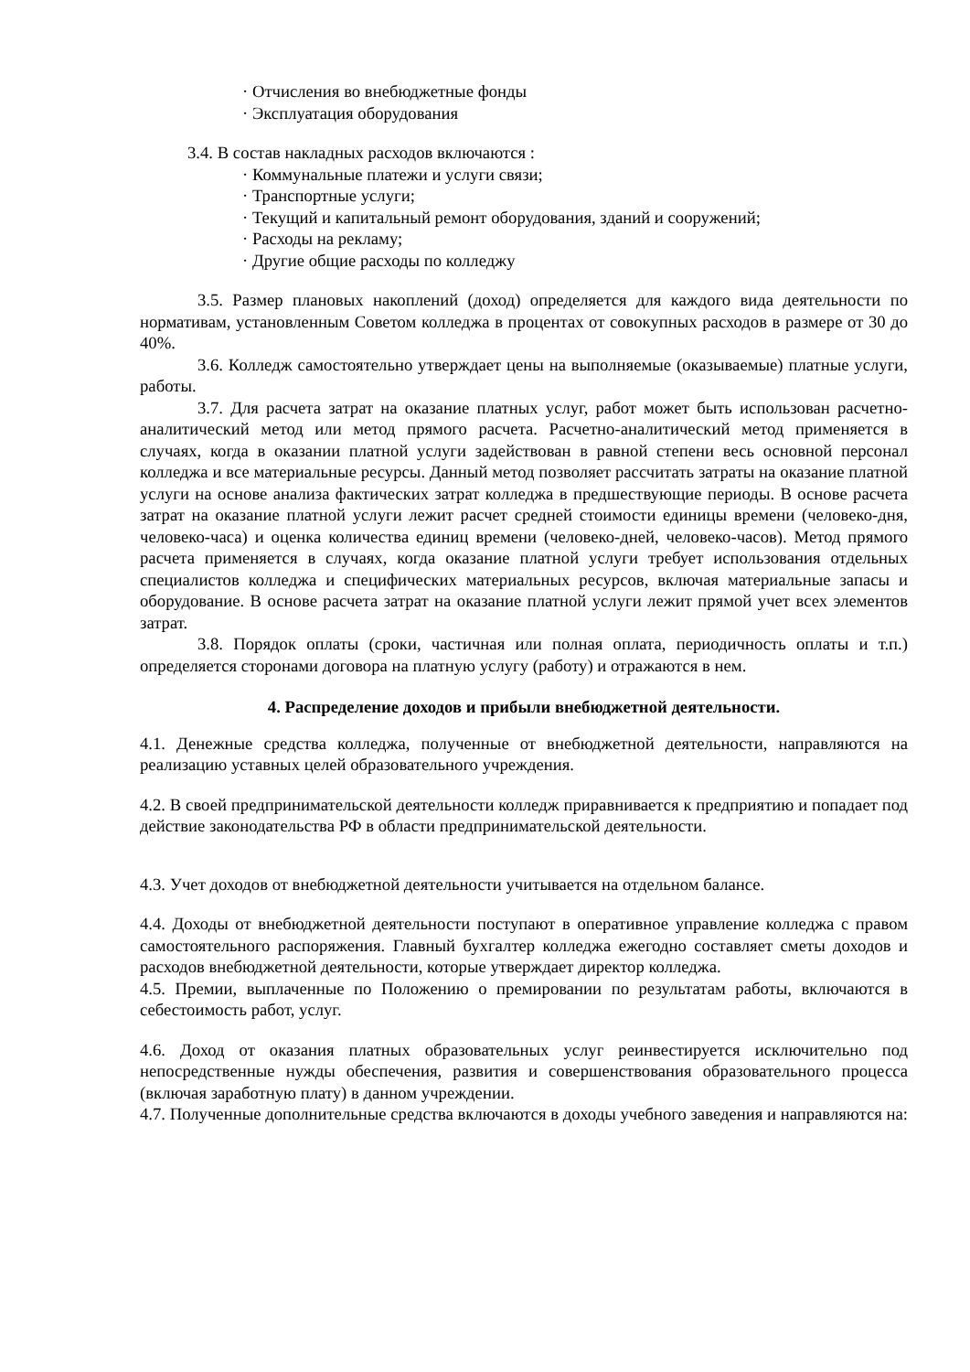· Отчисления во внебюджетные фонды
· Эксплуатация оборудования
3.4. В состав накладных расходов включаются :
· Коммунальные платежи и услуги связи;
· Транспортные услуги;
· Текущий и капитальный ремонт оборудования, зданий и сооружений;
· Расходы на рекламу;
· Другие общие расходы по колледжу
3.5. Размер плановых накоплений (доход) определяется для каждого вида деятельности по нормативам, установленным Советом колледжа в процентах от совокупных расходов в размере от 30 до 40%.
3.6. Колледж самостоятельно утверждает цены на выполняемые (оказываемые) платные услуги, работы.
3.7. Для расчета затрат на оказание платных услуг, работ может быть использован расчетно-аналитический метод или метод прямого расчета. Расчетно-аналитический метод применяется в случаях, когда в оказании платной услуги задействован в равной степени весь основной персонал колледжа и все материальные ресурсы. Данный метод позволяет рассчитать затраты на оказание платной услуги на основе анализа фактических затрат колледжа в предшествующие периоды. В основе расчета затрат на оказание платной услуги лежит расчет средней стоимости единицы времени (человеко-дня, человеко-часа) и оценка количества единиц времени (человеко-дней, человеко-часов). Метод прямого расчета применяется в случаях, когда оказание платной услуги требует использования отдельных специалистов колледжа и специфических материальных ресурсов, включая материальные запасы и оборудование. В основе расчета затрат на оказание платной услуги лежит прямой учет всех элементов затрат.
3.8. Порядок оплаты (сроки, частичная или полная оплата, периодичность оплаты и т.п.) определяется сторонами договора на платную услугу (работу) и отражаются в нем.
4. Распределение доходов и прибыли внебюджетной деятельности.
4.1. Денежные средства колледжа, полученные от внебюджетной деятельности, направляются на реализацию уставных целей образовательного учреждения.
4.2. В своей предпринимательской деятельности колледж приравнивается к предприятию и попадает под действие законодательства РФ в области предпринимательской деятельности.
4.3. Учет доходов от внебюджетной деятельности учитывается на отдельном балансе.
4.4. Доходы от внебюджетной деятельности поступают в оперативное управление колледжа с правом самостоятельного распоряжения. Главный бухгалтер колледжа ежегодно составляет сметы доходов и расходов внебюджетной деятельности, которые утверждает директор колледжа.
4.5. Премии, выплаченные по Положению о премировании по результатам работы, включаются в себестоимость работ, услуг.
4.6. Доход от оказания платных образовательных услуг реинвестируется исключительно под непосредственные нужды обеспечения, развития и совершенствования образовательного процесса (включая заработную плату) в данном учреждении.
4.7. Полученные дополнительные средства включаются в доходы учебного заведения и направляются на: